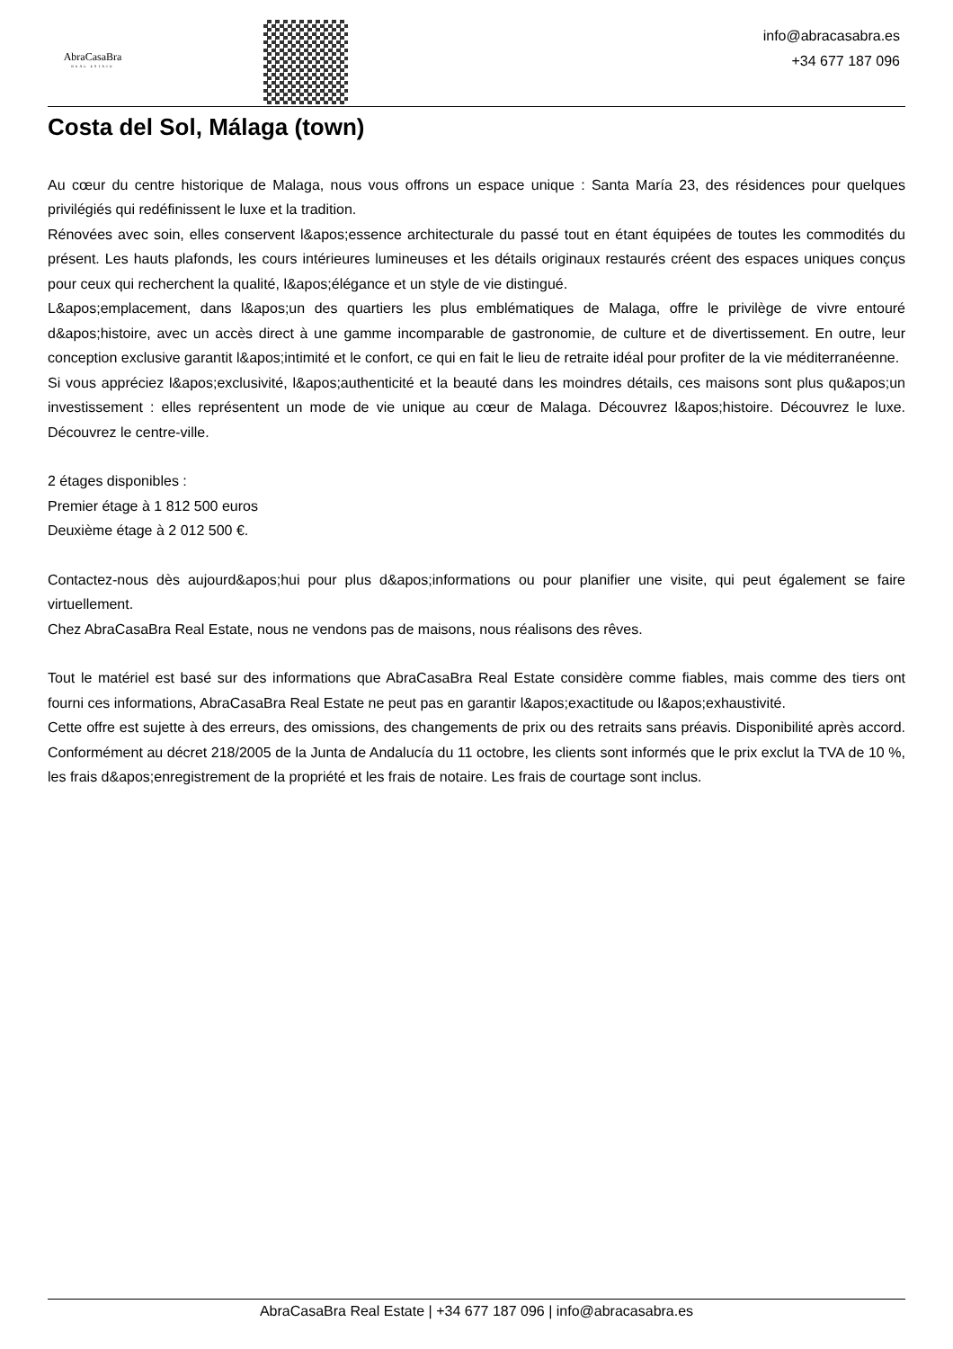AbraCasaBra
REAL ESTATE
info@abracasabra.es
+34 677 187 096
Costa del Sol, Málaga (town)
Au cœur du centre historique de Malaga, nous vous offrons un espace unique : Santa María 23, des résidences pour quelques privilégiés qui redéfinissent le luxe et la tradition.
Rénovées avec soin, elles conservent l&apos;essence architecturale du passé tout en étant équipées de toutes les commodités du présent. Les hauts plafonds, les cours intérieures lumineuses et les détails originaux restaurés créent des espaces uniques conçus pour ceux qui recherchent la qualité, l&apos;élégance et un style de vie distingué.
L&apos;emplacement, dans l&apos;un des quartiers les plus emblématiques de Malaga, offre le privilège de vivre entouré d&apos;histoire, avec un accès direct à une gamme incomparable de gastronomie, de culture et de divertissement. En outre, leur conception exclusive garantit l&apos;intimité et le confort, ce qui en fait le lieu de retraite idéal pour profiter de la vie méditerranéenne.
Si vous appréciez l&apos;exclusivité, l&apos;authenticité et la beauté dans les moindres détails, ces maisons sont plus qu&apos;un investissement : elles représentent un mode de vie unique au cœur de Malaga. Découvrez l&apos;histoire. Découvrez le luxe. Découvrez le centre-ville.
2 étages disponibles :
Premier étage à 1 812 500 euros
Deuxième étage à 2 012 500 €.
Contactez-nous dès aujourd&apos;hui pour plus d&apos;informations ou pour planifier une visite, qui peut également se faire virtuellement.
Chez AbraCasaBra Real Estate, nous ne vendons pas de maisons, nous réalisons des rêves.
Tout le matériel est basé sur des informations que AbraCasaBra Real Estate considère comme fiables, mais comme des tiers ont fourni ces informations, AbraCasaBra Real Estate ne peut pas en garantir l&apos;exactitude ou l&apos;exhaustivité.
Cette offre est sujette à des erreurs, des omissions, des changements de prix ou des retraits sans préavis. Disponibilité après accord. Conformément au décret 218/2005 de la Junta de Andalucía du 11 octobre, les clients sont informés que le prix exclut la TVA de 10 %, les frais d&apos;enregistrement de la propriété et les frais de notaire. Les frais de courtage sont inclus.
AbraCasaBra Real Estate | +34 677 187 096 | info@abracasabra.es